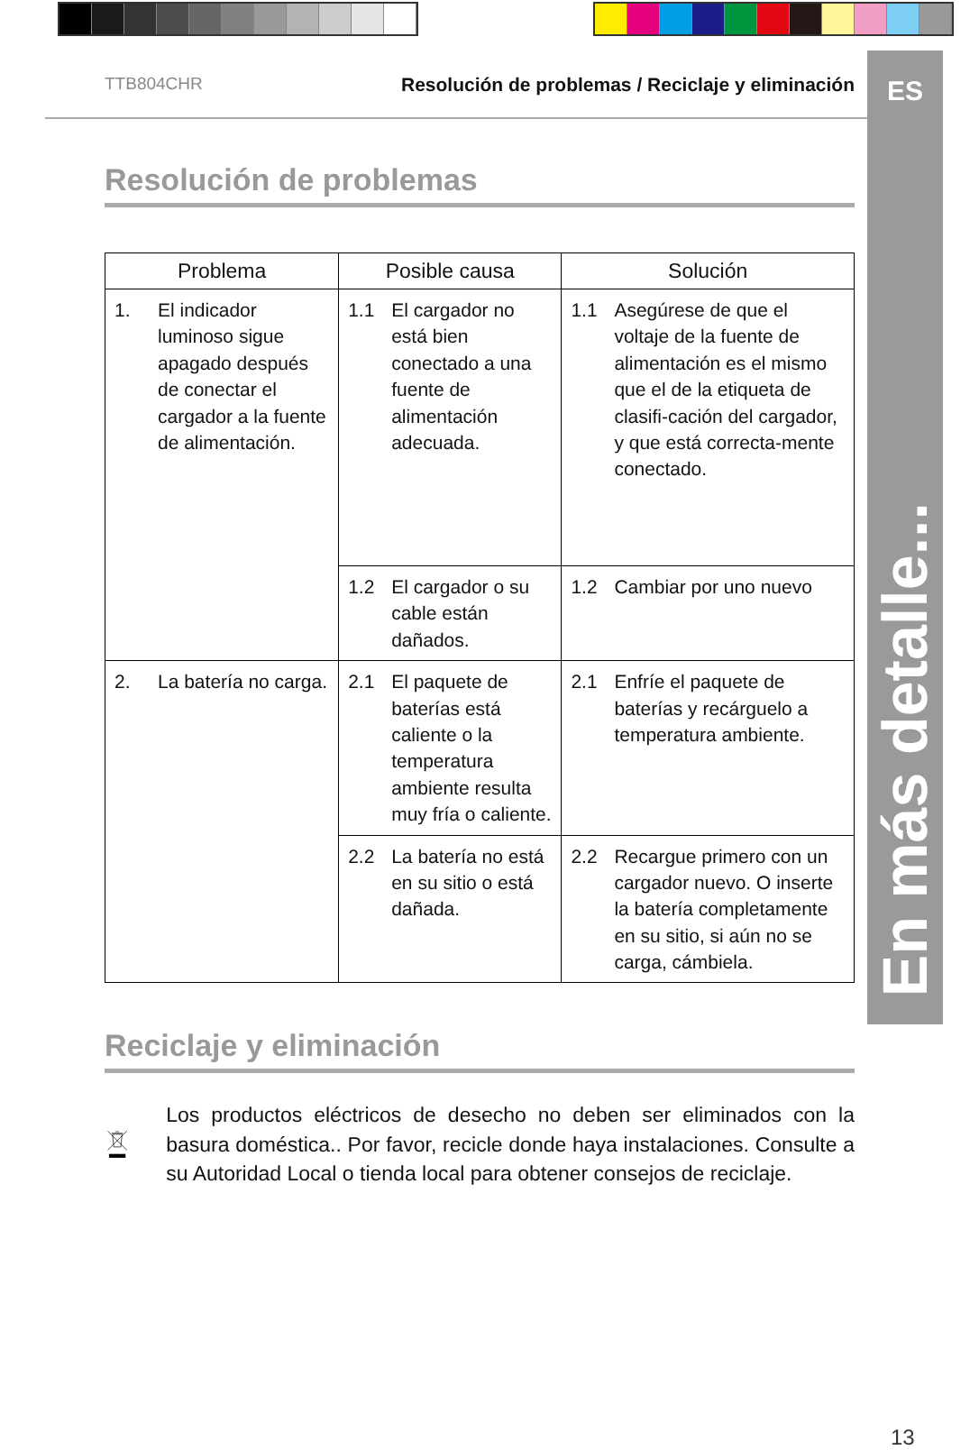ES
En más detalle...
TTB804CHR Resolución de problemas / Reciclaje y eliminación
Resolución de problemas
| Problema | Posible causa | Solución |
| --- | --- | --- |
| 1. El indicador luminoso sigue apagado después de conectar el cargador a la fuente de alimentación. | 1.1 El cargador no está bien conectado a una fuente de alimentación adecuada. | 1.1 Asegúrese de que el voltaje de la fuente de alimentación es el mismo que el de la etiqueta de clasifi-cación del cargador, y que está correcta-mente conectado. |
| | 1.2 El cargador o su cable están dañados. | 1.2 Cambiar por uno nuevo |
| 2. La batería no carga. | 2.1 El paquete de baterías está caliente o la temperatura ambiente resulta muy fría o caliente. | 2.1 Enfríe el paquete de baterías y recárguelo a temperatura ambiente. |
| | 2.2 La batería no está en su sitio o está dañada. | 2.2 Recargue primero con un cargador nuevo. O inserte la batería completamente en su sitio, si aún no se carga, cámbiela. |
Reciclaje y eliminación
Los productos eléctricos de desecho no deben ser eliminados con la basura doméstica.. Por favor, recicle donde haya instalaciones. Consulte a su Autoridad Local o tienda local para obtener consejos de reciclaje.
13